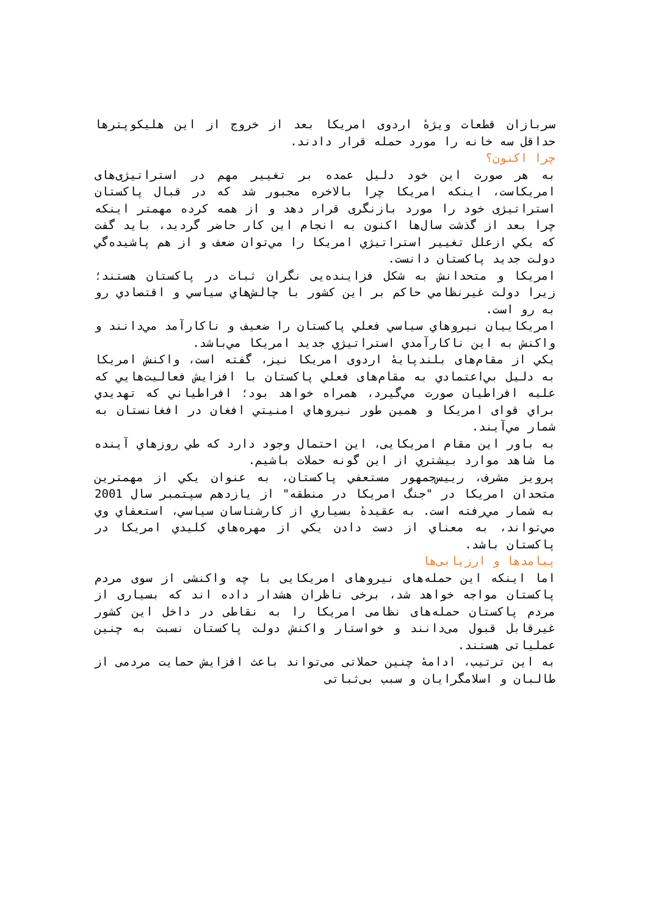سربازان قطعات ويژهٔ اردوی امريكا بعد از خروج از اين هليكوپترها حداقل سه خانه را مورد حمله قرار دادند.
چرا اكنون؟
به هر صورت اين خود دليل عمده بر تغيير مهم در استراتيژی‌های امريكاست، اينكه امريكا چرا بالاخره مجبور شد كه در قبال پاكستان استراتيژی خود را مورد بازنگری قرار دهد و از همه كرده مهمتر اينكه چرا بعد از گذشت سال‌ها اكنون به انجام اين كار حاضر گرديد، بايد گفت كه يكي ازعلل تغيير استراتيژي امريكا را مي‌توان ضعف و از هم پاشيده‌گي دولت جديد پاكستان دانست.
امريكا و متحدانش به شكل فزاينده‌يی نگران ثبات در پاكستان هستند؛ زيرا دولت غيرنظامي حاكم بر اين كشور با چالش‌هاي سياسي و اقتصادي رو به رو است.
امريكاييان نيروهاي سياسي فعلي پاكستان را ضعيف و ناكارآمد مي‌دانند و واكنش به اين ناكارآمدي استراتيژي جديد امريكا مي‌باشد.
يكي از مقام‌های بلندپايهٔ اردوی امريكا نيز، گفته است، واكنش امريكا به دليل بي‌اعتمادي به مقام‌های فعلي پاكستان با افزايش فعاليت‌هايي كه عليه افراطيان صورت مي‌گيرد، همراه خواهد بود؛ افراطياني كه تهديدي براي قوای امريكا و همين طور نيروهاي امنيتي افغان در افغانستان به شمار مي‌آيند.
به باور اين مقام امريكايی، اين احتمال وجود دارد كه طي روزهاي آينده ما شاهد موارد بيشتري از اين گونه حملات باشيم.
پرويز مشرف، رييس‌جمهور مستعفي پاكستان، به عنوان يكي از مهمترين متحدان امريكا در "جنگ امريكا در منطقه" از يازدهم سپتمبر سال 2001 به شمار مي‌رفته است. به عقيدهٔ بسياري از كارشناسان سياسي، استعفاي وي مي‌تواند، به معناي از دست دادن يكي از مهره‌هاي كليدي امريكا در پاكستان باشد.
پيامدها و ارزيابی‌ها
اما اينكه اين حمله‌های نيروهای امريكايی با چه واكنشی از سوی مردم پاكستان مواجه خواهد شد، برخی ناظران هشدار داده اند كه بسياری از مردم پاكستان حمله‌های نظامی امريكا را به نقاطی در داخل اين كشور غيرقابل قبول می‌دانند و خواستار واكنش دولت پاكستان نسبت به چنين عملياتی هستند.
به اين ترتيب، ادامهٔ چنين حملاتی می‌تواند باعث افزايش حمايت مردمی از طالبان و اسلامگرايان و سبب بی‌ثباتی